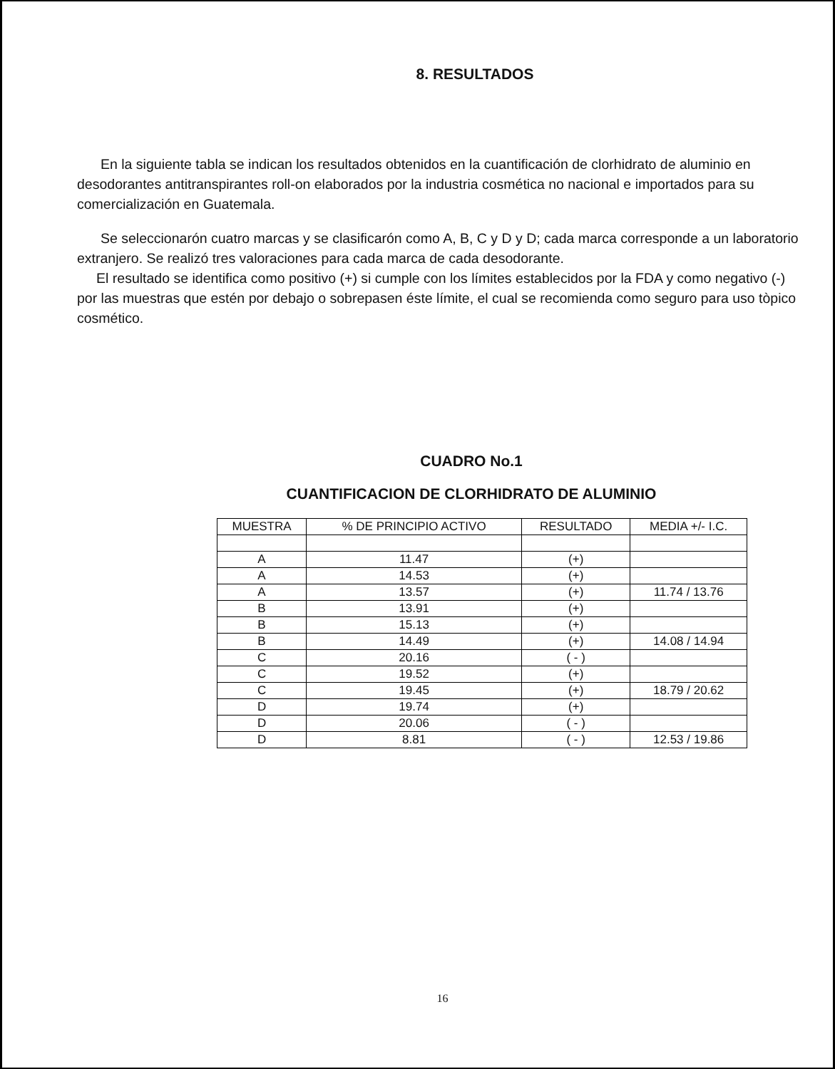8. RESULTADOS
En la siguiente tabla se indican los resultados obtenidos en la cuantificación de clorhidrato de aluminio en desodorantes antitranspirantes roll-on elaborados por la industria cosmética no nacional e importados para su comercialización en Guatemala.
Se seleccionarón cuatro marcas y se clasificarón como A, B, C y D y D; cada marca corresponde a un laboratorio extranjero. Se realizó tres valoraciones para cada marca de cada desodorante.
El resultado se identifica como positivo (+) si cumple con los límites establecidos por la FDA y como negativo (-) por las muestras que estén por debajo o sobrepasen éste límite, el cual se recomienda como seguro para uso tòpico cosmético.
CUADRO No.1
CUANTIFICACION DE CLORHIDRATO DE ALUMINIO
| MUESTRA | % DE PRINCIPIO ACTIVO | RESULTADO | MEDIA +/- I.C. |
| --- | --- | --- | --- |
| A | 11.47 | (+) | |
| A | 14.53 | (+) | |
| A | 13.57 | (+) | 11.74 / 13.76 |
| B | 13.91 | (+) | |
| B | 15.13 | (+) | |
| B | 14.49 | (+) | 14.08 / 14.94 |
| C | 20.16 | ( - ) | |
| C | 19.52 | (+) | |
| C | 19.45 | (+) | 18.79 / 20.62 |
| D | 19.74 | (+) | |
| D | 20.06 | ( - ) | |
| D | 8.81 | ( - ) | 12.53 / 19.86 |
16